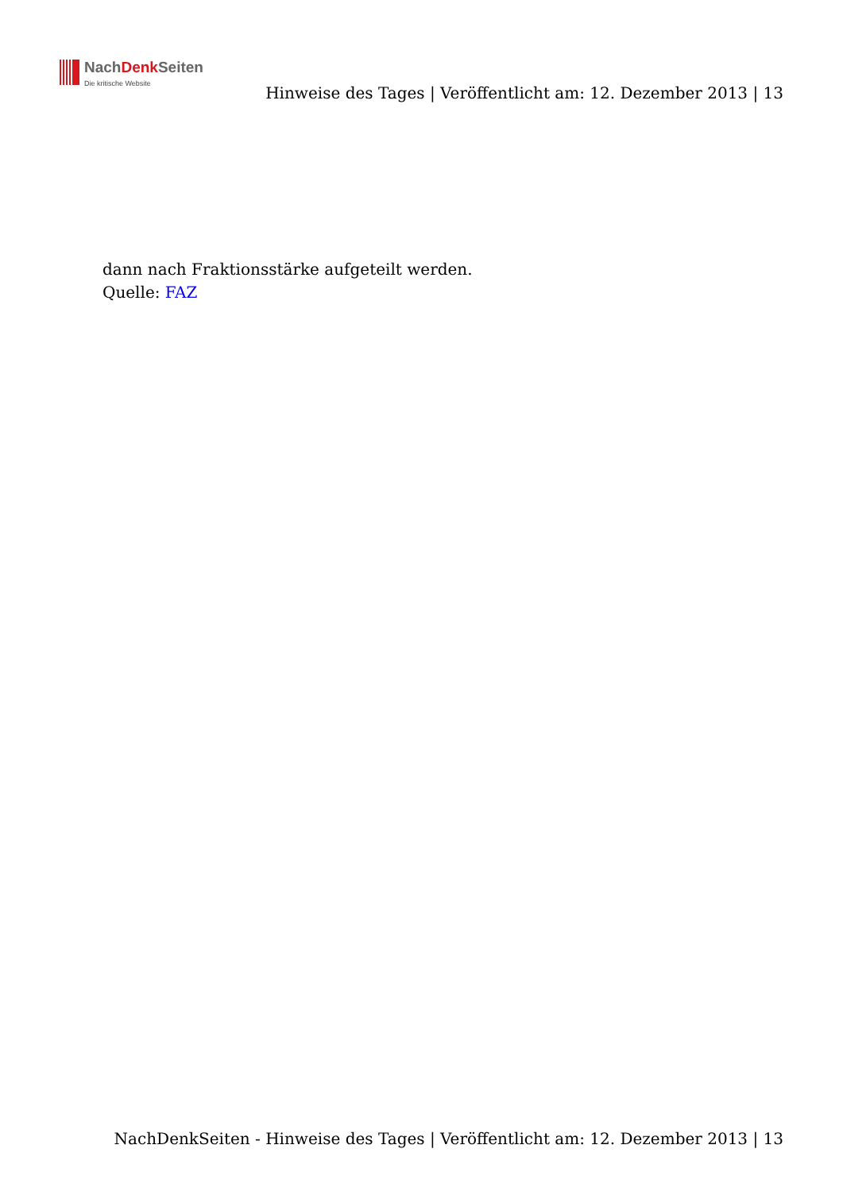NachDenk Seiten
Die kritische Website
Hinweise des Tages | Veröffentlicht am: 12. Dezember 2013 | 13
dann nach Fraktionsstärke aufgeteilt werden.
Quelle: FAZ
NachDenkSeiten - Hinweise des Tages | Veröffentlicht am: 12. Dezember 2013 | 13